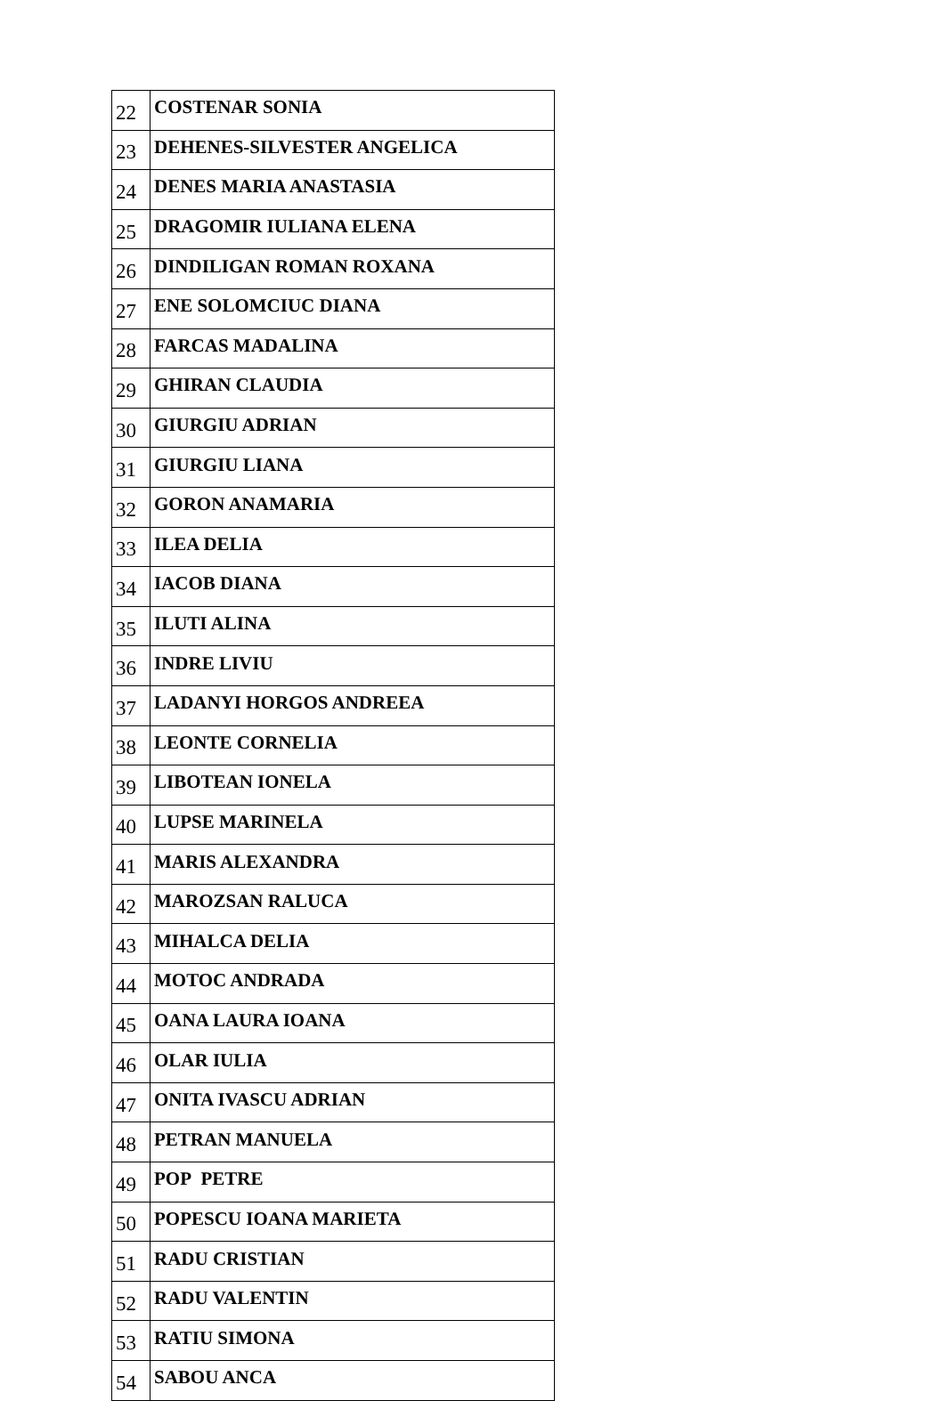| 22 | COSTENAR SONIA |
| 23 | DEHENES-SILVESTER ANGELICA |
| 24 | DENES MARIA ANASTASIA |
| 25 | DRAGOMIR IULIANA ELENA |
| 26 | DINDILIGAN ROMAN ROXANA |
| 27 | ENE SOLOMCIUC DIANA |
| 28 | FARCAS MADALINA |
| 29 | GHIRAN CLAUDIA |
| 30 | GIURGIU ADRIAN |
| 31 | GIURGIU LIANA |
| 32 | GORON ANAMARIA |
| 33 | ILEA DELIA |
| 34 | IACOB DIANA |
| 35 | ILUTI ALINA |
| 36 | INDRE LIVIU |
| 37 | LADANYI HORGOS ANDREEA |
| 38 | LEONTE CORNELIA |
| 39 | LIBOTEAN IONELA |
| 40 | LUPSE MARINELA |
| 41 | MARIS ALEXANDRA |
| 42 | MAROZSAN RALUCA |
| 43 | MIHALCA DELIA |
| 44 | MOTOC ANDRADA |
| 45 | OANA LAURA IOANA |
| 46 | OLAR IULIA |
| 47 | ONITA IVASCU ADRIAN |
| 48 | PETRAN MANUELA |
| 49 | POP PETRE |
| 50 | POPESCU IOANA MARIETA |
| 51 | RADU CRISTIAN |
| 52 | RADU VALENTIN |
| 53 | RATIU SIMONA |
| 54 | SABOU ANCA |